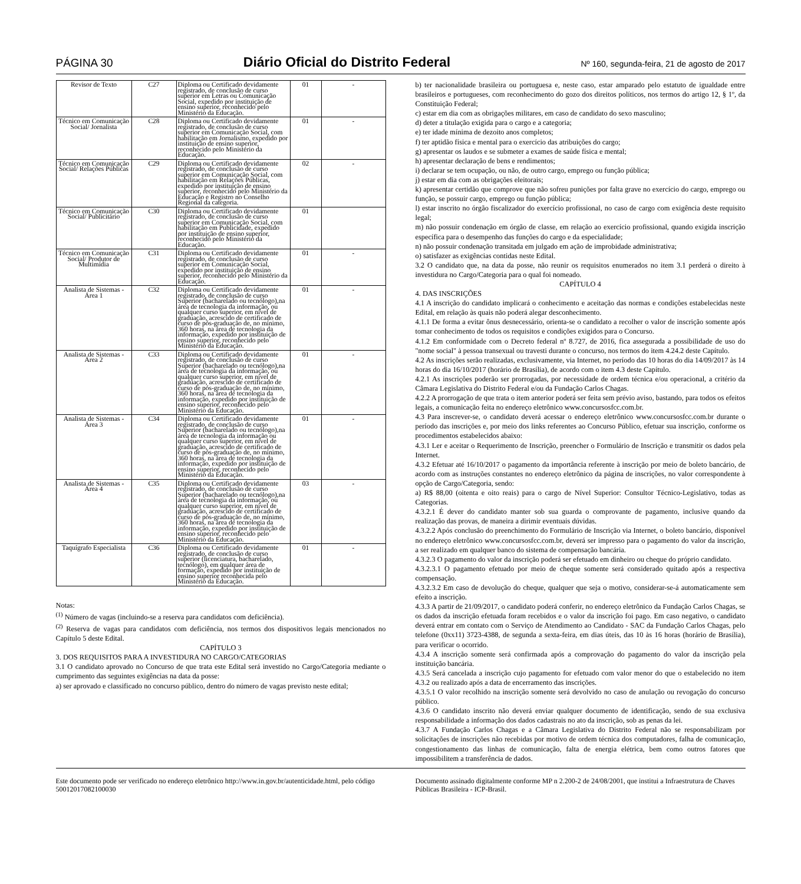PÁGINA 30 Diário Oficial do Distrito Federal Nº 160, segunda-feira, 21 de agosto de 2017
| Revisor de Texto | C27 | Diploma ou Certificado devidamente registrado, de conclusão de curso superior em Letras ou Comunicação Social, expedido por instituição de ensino superior, reconhecido pelo Ministério da Educação. | 01 | - |
| Técnico em Comunicação Social/ Jornalista | C28 | Diploma ou Certificado devidamente registrado, de conclusão de curso superior em Comunicação Social, com habilitação em Jornalismo, expedido por instituição de ensino superior, reconhecido pelo Ministério da Educação. | 01 | - |
| Técnico em Comunicação Social/ Relações Públicas | C29 | Diploma ou Certificado devidamente registrado, de conclusão de curso superior em Comunicação Social, com habilitação em Relações Públicas, expedido por instituição de ensino superior, reconhecido pelo Ministério da Educação e Registro no Conselho Regional da categoria. | 02 | - |
| Técnico em Comunicação Social/ Publicitário | C30 | Diploma ou Certificado devidamente registrado, de conclusão de curso superior em Comunicação Social, com habilitação em Publicidade, expedido por instituição de ensino superior, reconhecido pelo Ministério da Educação. | 01 | |
| Técnico em Comunicação Social/ Produtor de Multimídia | C31 | Diploma ou Certificado devidamente registrado, de conclusão de curso superior em Comunicação Social, expedido por instituição de ensino superior, reconhecido pelo Ministério da Educação. | 01 | - |
| Analista de Sistemas - Área 1 | C32 | Diploma ou Certificado devidamente registrado, de conclusão de curso Superior (bacharelado ou tecnólogo),na área de tecnologia da informação, ou qualquer curso superior, em nível de graduação, acrescido de certificado de curso de pós-graduação de, no mínimo, 360 horas, na área de tecnologia da informação, expedido por instituição de ensino superior, reconhecido pelo Ministério da Educação. | 01 | - |
| Analista de Sistemas - Área 2 | C33 | Diploma ou Certificado devidamente registrado, de conclusão de curso Superior (bacharelado ou tecnólogo),na área de tecnologia da informação, ou qualquer curso superior, em nível de graduação, acrescido de certificado de curso de pós-graduação de, no mínimo, 360 horas, na área de tecnologia da informação, expedido por instituição de ensino superior, reconhecido pelo Ministério da Educação. | 01 | - |
| Analista de Sistemas - Área 3 | C34 | Diploma ou Certificado devidamente registrado, de conclusão de curso Superior (bacharelado ou tecnólogo),na área de tecnologia da informação ou qualquer curso superior, em nível de graduação, acrescido de certificado de curso de pós-graduação de, no mínimo, 360 horas, na área de tecnologia da informação, expedido por instituição de ensino superior, reconhecido pelo Ministério da Educação. | 01 | - |
| Analista de Sistemas - Área 4 | C35 | Diploma ou Certificado devidamente registrado, de conclusão de curso Superior (bacharelado ou tecnólogo),na área de tecnologia da informação, ou qualquer curso superior, em nível de graduação, acrescido de certificado de curso de pós-graduação de, no mínimo, 360 horas, na área de tecnologia da informação, expedido por instituição de ensino superior, reconhecido pelo Ministério da Educação. | 03 | - |
| Taquígrafo Especialista | C36 | Diploma ou Certificado devidamente registrado, de conclusão de curso superior (licenciatura, bacharelado, tecnólogo), em qualquer área de formação, expedido por instituição de ensino superior reconhecida pelo Ministério da Educação. | 01 | - |
Notas:
<sup>(1)</sup> Número de vagas (incluindo-se a reserva para candidatos com deficiência).
<sup>(2)</sup> Reserva de vagas para candidatos com deficiência, nos termos dos dispositivos legais mencionados no Capítulo 5 deste Edital.
CAPÍTULO 3
3. DOS REQUISITOS PARA A INVESTIDURA NO CARGO/CATEGORIAS
3.1 O candidato aprovado no Concurso de que trata este Edital será investido no Cargo/Categoria mediante o cumprimento das seguintes exigências na data da posse:
a) ser aprovado e classificado no concurso público, dentro do número de vagas previsto neste edital;
b) ter nacionalidade brasileira ou portuguesa e, neste caso, estar amparado pelo estatuto de igualdade entre brasileiros e portugueses, com reconhecimento do gozo dos direitos políticos, nos termos do artigo 12, § 1º, da Constituição Federal;
c) estar em dia com as obrigações militares, em caso de candidato do sexo masculino;
d) deter a titulação exigida para o cargo e a categoria;
e) ter idade mínima de dezoito anos completos;
f) ter aptidão física e mental para o exercício das atribuições do cargo;
g) apresentar os laudos e se submeter a exames de saúde física e mental;
h) apresentar declaração de bens e rendimentos;
i) declarar se tem ocupação, ou não, de outro cargo, emprego ou função pública;
j) estar em dia com as obrigações eleitorais;
k) apresentar certidão que comprove que não sofreu punições por falta grave no exercício do cargo, emprego ou função, se possuir cargo, emprego ou função pública;
l) estar inscrito no órgão fiscalizador do exercício profissional, no caso de cargo com exigência deste requisito legal;
m) não possuir condenação em órgão de classe, em relação ao exercício profissional, quando exigida inscrição específica para o desempenho das funções do cargo e da especialidade;
n) não possuir condenação transitada em julgado em ação de improbidade administrativa;
o) satisfazer as exigências contidas neste Edital.
3.2 O candidato que, na data da posse, não reunir os requisitos enumerados no item 3.1 perderá o direito à investidura no Cargo/Categoria para o qual foi nomeado.
CAPÍTULO 4
4. DAS INSCRIÇÕES
4.1 A inscrição do candidato implicará o conhecimento e aceitação das normas e condições estabelecidas neste Edital, em relação às quais não poderá alegar desconhecimento.
4.1.1 De forma a evitar ônus desnecessário, orienta-se o candidato a recolher o valor de inscrição somente após tomar conhecimento de todos os requisitos e condições exigidos para o Concurso.
4.1.2 Em conformidade com o Decreto federal nº 8.727, de 2016, fica assegurada a possibilidade de uso do "nome social" à pessoa transexual ou travesti durante o concurso, nos termos do item 4.24.2 deste Capítulo.
4.2 As inscrições serão realizadas, exclusivamente, via Internet, no período das 10 horas do dia 14/09/2017 às 14 horas do dia 16/10/2017 (horário de Brasília), de acordo com o item 4.3 deste Capítulo.
4.2.1 As inscrições poderão ser prorrogadas, por necessidade de ordem técnica e/ou operacional, a critério da Câmara Legislativa do Distrito Federal e/ou da Fundação Carlos Chagas.
4.2.2 A prorrogação de que trata o item anterior poderá ser feita sem prévio aviso, bastando, para todos os efeitos legais, a comunicação feita no endereço eletrônico www.concursosfcc.com.br.
4.3 Para inscrever-se, o candidato deverá acessar o endereço eletrônico www.concursosfcc.com.br durante o período das inscrições e, por meio dos links referentes ao Concurso Público, efetuar sua inscrição, conforme os procedimentos estabelecidos abaixo:
4.3.1 Ler e aceitar o Requerimento de Inscrição, preencher o Formulário de Inscrição e transmitir os dados pela Internet.
4.3.2 Efetuar até 16/10/2017 o pagamento da importância referente à inscrição por meio de boleto bancário, de acordo com as instruções constantes no endereço eletrônico da página de inscrições, no valor correspondente à opção de Cargo/Categoria, sendo:
a) R$ 88,00 (oitenta e oito reais) para o cargo de Nível Superior: Consultor Técnico-Legislativo, todas as Categorias.
4.3.2.1 É dever do candidato manter sob sua guarda o comprovante de pagamento, inclusive quando da realização das provas, de maneira a dirimir eventuais dúvidas.
4.3.2.2 Após conclusão do preenchimento do Formulário de Inscrição via Internet, o boleto bancário, disponível no endereço eletrônico www.concursosfcc.com.br, deverá ser impresso para o pagamento do valor da inscrição, a ser realizado em qualquer banco do sistema de compensação bancária.
4.3.2.3 O pagamento do valor da inscrição poderá ser efetuado em dinheiro ou cheque do próprio candidato.
4.3.2.3.1 O pagamento efetuado por meio de cheque somente será considerado quitado após a respectiva compensação.
4.3.2.3.2 Em caso de devolução do cheque, qualquer que seja o motivo, considerar-se-á automaticamente sem efeito a inscrição.
4.3.3 A partir de 21/09/2017, o candidato poderá conferir, no endereço eletrônico da Fundação Carlos Chagas, se os dados da inscrição efetuada foram recebidos e o valor da inscrição foi pago. Em caso negativo, o candidato deverá entrar em contato com o Serviço de Atendimento ao Candidato - SAC da Fundação Carlos Chagas, pelo telefone (0xx11) 3723-4388, de segunda a sexta-feira, em dias úteis, das 10 às 16 horas (horário de Brasília), para verificar o ocorrido.
4.3.4 A inscrição somente será confirmada após a comprovação do pagamento do valor da inscrição pela instituição bancária.
4.3.5 Será cancelada a inscrição cujo pagamento for efetuado com valor menor do que o estabelecido no item 4.3.2 ou realizado após a data de encerramento das inscrições.
4.3.5.1 O valor recolhido na inscrição somente será devolvido no caso de anulação ou revogação do concurso público.
4.3.6 O candidato inscrito não deverá enviar qualquer documento de identificação, sendo de sua exclusiva responsabilidade a informação dos dados cadastrais no ato da inscrição, sob as penas da lei.
4.3.7 A Fundação Carlos Chagas e a Câmara Legislativa do Distrito Federal não se responsabilizam por solicitações de inscrições não recebidas por motivo de ordem técnica dos computadores, falha de comunicação, congestionamento das linhas de comunicação, falta de energia elétrica, bem como outros fatores que impossibilitem a transferência de dados.
Este documento pode ser verificado no endereço eletrônico http://www.in.gov.br/autenticidade.html, pelo código 50012017082100030
Documento assinado digitalmente conforme MP n 2.200-2 de 24/08/2001, que institui a Infraestrutura de Chaves Públicas Brasileira - ICP-Brasil.